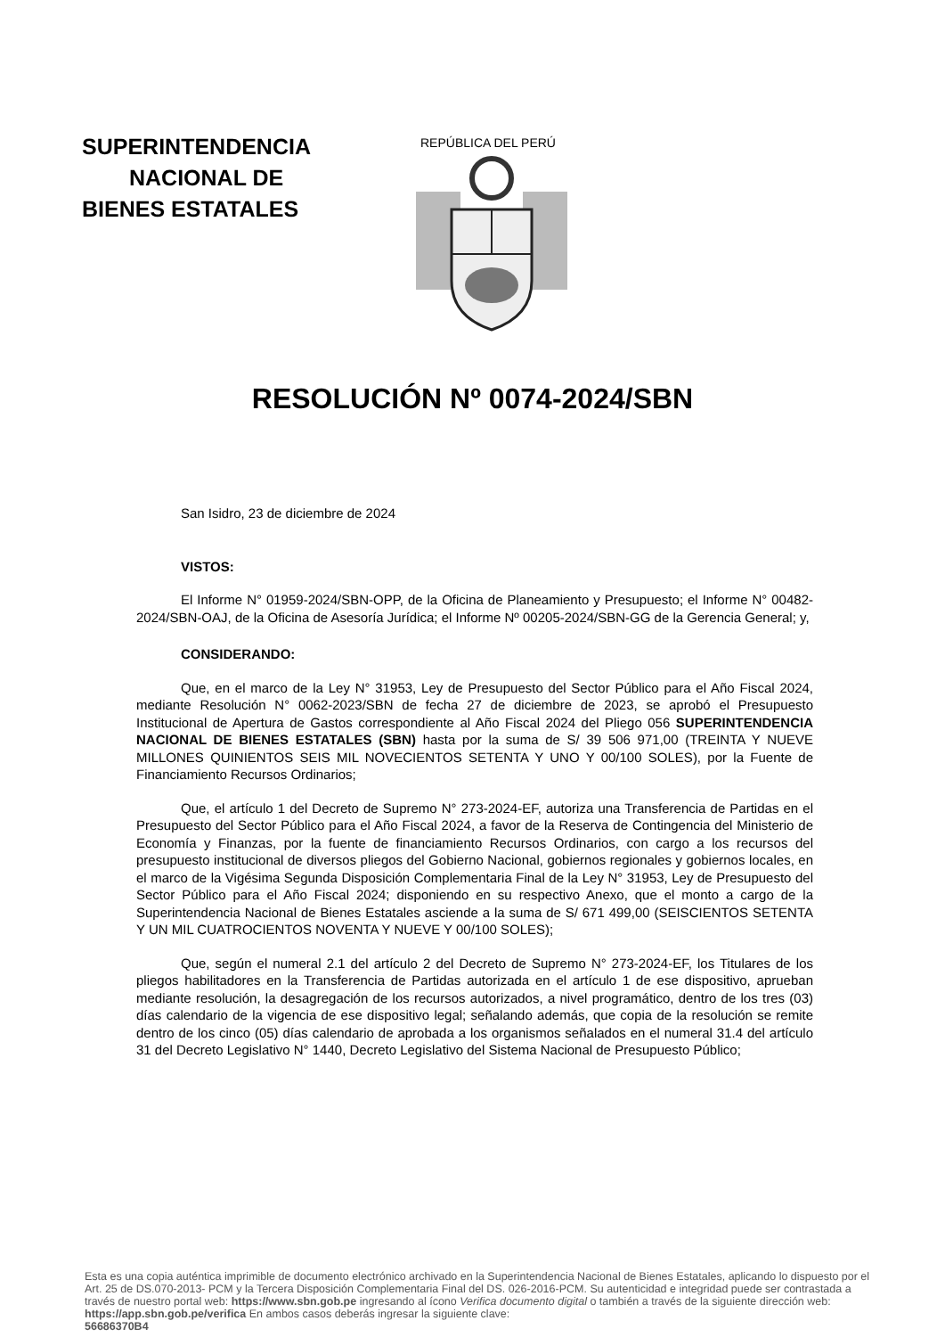SUPERINTENDENCIA
NACIONAL DE
BIENES ESTATALES
REPÚBLICA DEL PERÚ
RESOLUCIÓN Nº 0074-2024/SBN
San Isidro, 23 de diciembre de 2024
VISTOS:
El Informe N° 01959-2024/SBN-OPP, de la Oficina de Planeamiento y Presupuesto; el Informe N° 00482-2024/SBN-OAJ, de la Oficina de Asesoría Jurídica; el Informe Nº 00205-2024/SBN-GG de la Gerencia General; y,
CONSIDERANDO:
Que, en el marco de la Ley N° 31953, Ley de Presupuesto del Sector Público para el Año Fiscal 2024, mediante Resolución N° 0062-2023/SBN de fecha 27 de diciembre de 2023, se aprobó el Presupuesto Institucional de Apertura de Gastos correspondiente al Año Fiscal 2024 del Pliego 056 SUPERINTENDENCIA NACIONAL DE BIENES ESTATALES (SBN) hasta por la suma de S/ 39 506 971,00 (TREINTA Y NUEVE MILLONES QUINIENTOS SEIS MIL NOVECIENTOS SETENTA Y UNO Y 00/100 SOLES), por la Fuente de Financiamiento Recursos Ordinarios;
Que, el artículo 1 del Decreto de Supremo N° 273-2024-EF, autoriza una Transferencia de Partidas en el Presupuesto del Sector Público para el Año Fiscal 2024, a favor de la Reserva de Contingencia del Ministerio de Economía y Finanzas, por la fuente de financiamiento Recursos Ordinarios, con cargo a los recursos del presupuesto institucional de diversos pliegos del Gobierno Nacional, gobiernos regionales y gobiernos locales, en el marco de la Vigésima Segunda Disposición Complementaria Final de la Ley N° 31953, Ley de Presupuesto del Sector Público para el Año Fiscal 2024; disponiendo en su respectivo Anexo, que el monto a cargo de la Superintendencia Nacional de Bienes Estatales asciende a la suma de S/ 671 499,00 (SEISCIENTOS SETENTA Y UN MIL CUATROCIENTOS NOVENTA Y NUEVE Y 00/100 SOLES);
Que, según el numeral 2.1 del artículo 2 del Decreto de Supremo N° 273-2024-EF, los Titulares de los pliegos habilitadores en la Transferencia de Partidas autorizada en el artículo 1 de ese dispositivo, aprueban mediante resolución, la desagregación de los recursos autorizados, a nivel programático, dentro de los tres (03) días calendario de la vigencia de ese dispositivo legal; señalando además, que copia de la resolución se remite dentro de los cinco (05) días calendario de aprobada a los organismos señalados en el numeral 31.4 del artículo 31 del Decreto Legislativo N° 1440, Decreto Legislativo del Sistema Nacional de Presupuesto Público;
Esta es una copia auténtica imprimible de documento electrónico archivado en la Superintendencia Nacional de Bienes Estatales, aplicando lo dispuesto por el Art. 25 de DS.070-2013- PCM y la Tercera Disposición Complementaria Final del DS. 026-2016-PCM. Su autenticidad e integridad puede ser contrastada a través de nuestro portal web: https://www.sbn.gob.pe ingresando al ícono Verifica documento digital o también a través de la siguiente dirección web: https://app.sbn.gob.pe/verifica En ambos casos deberás ingresar la siguiente clave:
56686370B4